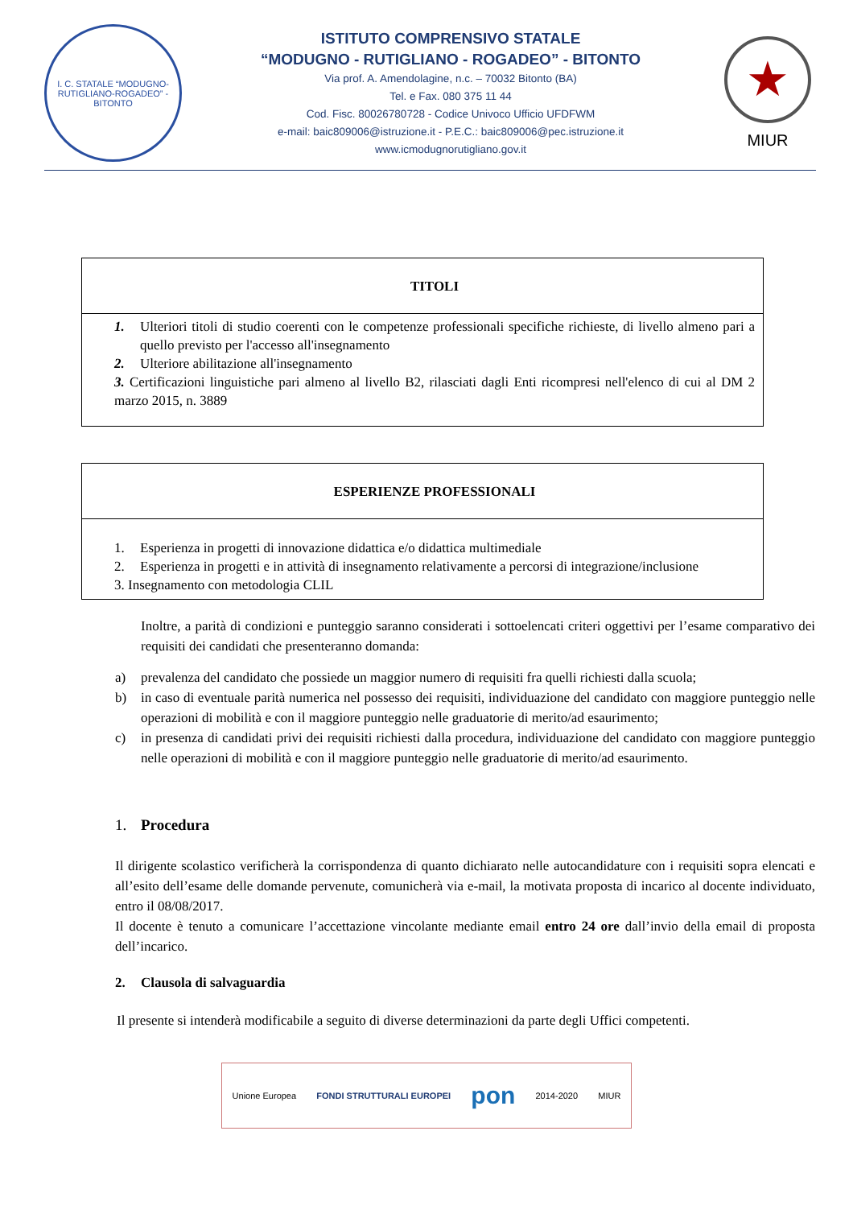I. C. STATALE “MODUGNO-RUTIGLIANO-ROGADEO” - BITONTO
ISTITUTO COMPRENSIVO STATALE
“MODUGNO - RUTIGLIANO - ROGADEO” - BITONTO
Via prof. A. Amendolagine, n.c. – 70032 Bitonto (BA)
Tel. e Fax. 080 375 11 44
Cod. Fisc. 80026780728 - Codice Univoco Ufficio UFDFWM
e-mail: baic809006@istruzione.it - P.E.C.: baic809006@pec.istruzione.it
www.icmodugnorutigliano.gov.it
★
MIUR
| TITOLI |
| --- |
| 1. Ulteriori titoli di studio coerenti con le competenze professionali specifiche richieste, di livello almeno pari a quello previsto per l'accesso all'insegnamento 2. Ulteriore abilitazione all'insegnamento 3. Certificazioni linguistiche pari almeno al livello B2, rilasciati dagli Enti ricompresi nell'elenco di cui al DM 2 marzo 2015, n. 3889 |
| ESPERIENZE PROFESSIONALI |
| --- |
| 1. Esperienza in progetti di innovazione didattica e/o didattica multimediale 2. Esperienza in progetti e in attività di insegnamento relativamente a percorsi di integrazione/inclusione 3. Insegnamento con metodologia CLIL |
Inoltre, a parità di condizioni e punteggio saranno considerati i sottoelencati criteri oggettivi per l’esame comparativo dei requisiti dei candidati che presenteranno domanda:
a) prevalenza del candidato che possiede un maggior numero di requisiti fra quelli richiesti dalla scuola;
b) in caso di eventuale parità numerica nel possesso dei requisiti, individuazione del candidato con maggiore punteggio nelle operazioni di mobilità e con il maggiore punteggio nelle graduatorie di merito/ad esaurimento;
c) in presenza di candidati privi dei requisiti richiesti dalla procedura, individuazione del candidato con maggiore punteggio nelle operazioni di mobilità e con il maggiore punteggio nelle graduatorie di merito/ad esaurimento.
1. Procedura
Il dirigente scolastico verificherà la corrispondenza di quanto dichiarato nelle autocandidature con i requisiti sopra elencati e all’esito dell’esame delle domande pervenute, comunicherà via e-mail, la motivata proposta di incarico al docente individuato, entro il 08/08/2017.
Il docente è tenuto a comunicare l’accettazione vincolante mediante email entro 24 ore dall’invio della email di proposta dell’incarico.
2. Clausola di salvaguardia
Il presente si intenderà modificabile a seguito di diverse determinazioni da parte degli Uffici competenti.
Unione Europea FONDI STRUTTURALI EUROPEI pon 2014-2020 MIUR